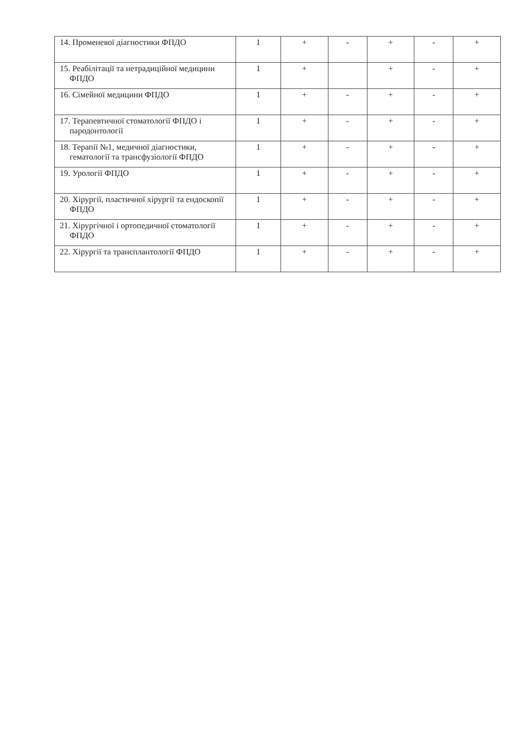| 14. Променевої діагностики ФПДО | 1 | + | - | + | - | + |
| 15. Реабілітації та нетрадиційної медицини ФПДО | 1 | + | | + | - | + |
| 16. Сімейної медицини ФПДО | 1 | + | - | + | - | + |
| 17. Терапевтичної стоматології ФПДО і пародонтології | 1 | + | - | + | - | + |
| 18. Терапії №1, медичної діагностики, гематології та трансфузіології ФПДО | 1 | + | - | + | - | + |
| 19. Урології ФПДО | 1 | + | - | + | - | + |
| 20. Хірургії, пластичної хірургії та ендоскопії ФПДО | 1 | + | - | + | - | + |
| 21. Хірургічної і ортопедичної стоматології ФПДО | 1 | + | - | + | - | + |
| 22. Хірургії та трансплантології ФПДО | 1 | + | - | + | - | + |